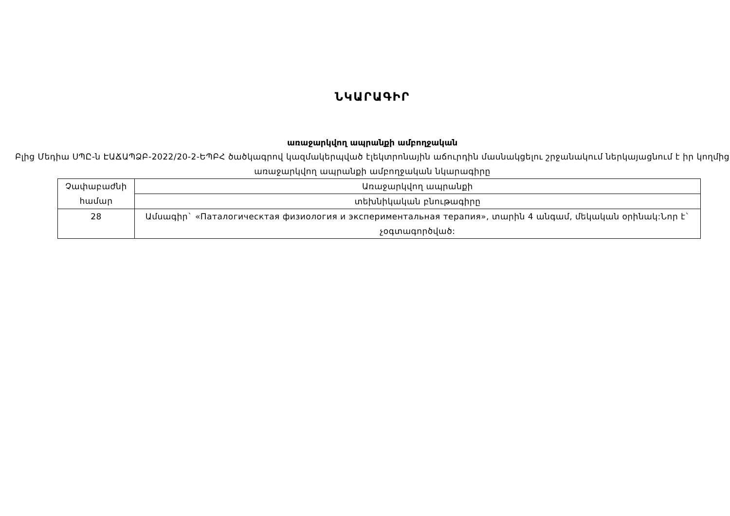ՆԿԱՐԱԳԻՐ
առաջարկվող ապրանքի ամբողջական
Բլից Մեդիա ՍՊԸ-ն ԷԱՃԱՊՁԲ-2022/20-2-ԵՊԲՀ ծածկագրով կազմակերպված էլեկտրոնային աճուրդին մասնակցելու շրջանակում ներկայացնում է իր կողմից առաջարկվող ապրանքի ամբողջական նկարագիրը
| Չափաբաժնի համար | Առաջարկվող ապրանքի |
| | տեխնիկական բնութագիրը |
| 28 | Ամսագիր` «Паталогическтая физиология и экспериментальная терапия», տարին 4 անգամ, մեկական օրինակ:Նոր է` չօգտագործված: |